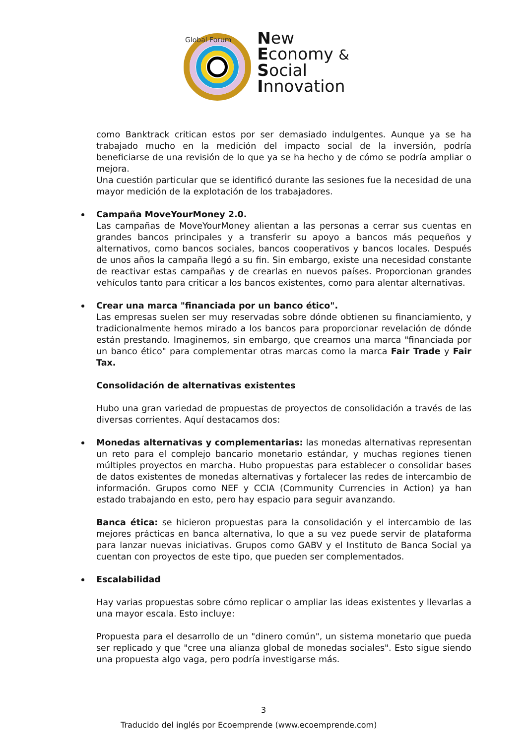Global Forum
New
Economy &
Social
Innovation
como Banktrack critican estos por ser demasiado indulgentes. Aunque ya se ha trabajado mucho en la medición del impacto social de la inversión, podría beneficiarse de una revisión de lo que ya se ha hecho y de cómo se podría ampliar o mejora.
Una cuestión particular que se identificó durante las sesiones fue la necesidad de una mayor medición de la explotación de los trabajadores.
Campaña MoveYourMoney 2.0.
Las campañas de MoveYourMoney alientan a las personas a cerrar sus cuentas en grandes bancos principales y a transferir su apoyo a bancos más pequeños y alternativos, como bancos sociales, bancos cooperativos y bancos locales. Después de unos años la campaña llegó a su fin. Sin embargo, existe una necesidad constante de reactivar estas campañas y de crearlas en nuevos países. Proporcionan grandes vehículos tanto para criticar a los bancos existentes, como para alentar alternativas.
Crear una marca "financiada por un banco ético".
Las empresas suelen ser muy reservadas sobre dónde obtienen su financiamiento, y tradicionalmente hemos mirado a los bancos para proporcionar revelación de dónde están prestando. Imaginemos, sin embargo, que creamos una marca "financiada por un banco ético" para complementar otras marcas como la marca Fair Trade y Fair Tax.
Consolidación de alternativas existentes
Hubo una gran variedad de propuestas de proyectos de consolidación a través de las diversas corrientes. Aquí destacamos dos:
Monedas alternativas y complementarias: las monedas alternativas representan un reto para el complejo bancario monetario estándar, y muchas regiones tienen múltiples proyectos en marcha. Hubo propuestas para establecer o consolidar bases de datos existentes de monedas alternativas y fortalecer las redes de intercambio de información. Grupos como NEF y CCIA (Community Currencies in Action) ya han estado trabajando en esto, pero hay espacio para seguir avanzando.
Banca ética: se hicieron propuestas para la consolidación y el intercambio de las mejores prácticas en banca alternativa, lo que a su vez puede servir de plataforma para lanzar nuevas iniciativas. Grupos como GABV y el Instituto de Banca Social ya cuentan con proyectos de este tipo, que pueden ser complementados.
Escalabilidad
Hay varias propuestas sobre cómo replicar o ampliar las ideas existentes y llevarlas a una mayor escala. Esto incluye:
Propuesta para el desarrollo de un "dinero común", un sistema monetario que pueda ser replicado y que "cree una alianza global de monedas sociales". Esto sigue siendo una propuesta algo vaga, pero podría investigarse más.
3
Traducido del inglés por Ecoemprende (www.ecoemprende.com)